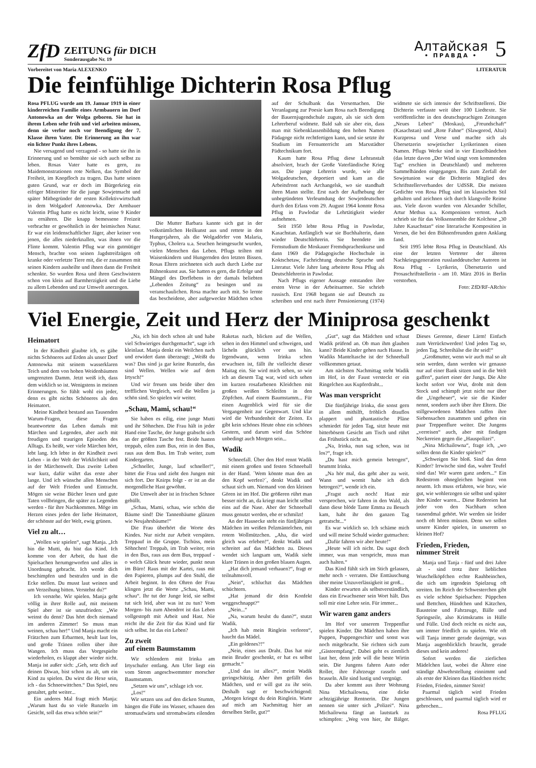ZfD
ZEITUNG für DICH
Sonderausgabe Nr. 19
Алтайская
• ПРАВДА •
5
Vorbereitet von Maria ALEXENKO LITERATUR
Die feinfühlige Dichterin Rosa Pflug
Rosa PFLUG wurde am 19. Januar 1919 in einer kinderreichen Familie eines Armbauern im Dorf Antonowka an der Wolga geboren. Sie hat in ihrem Leben sehr früh und viel arbeiten müssen, denn sie verlor noch vor Beendigung der 7. Klasse ihren Vater. Die Erinnerung an ihn war ein lichter Punkt ihres Lebens.
Nie versagend und verzagend - so hatte sie ihn in Erinnerung und so bemühte sie sich auch selbst zu leben. Rosas Vater hatte es gern, zu Maidemonstrationen rote Nelken, das Symbol der Freiheit, im Knopfloch zu tragen. Das hatte seinen guten Grund, war er doch im Bürgerkrieg ein eifriger Mitstreiter für die junge Sowjetmacht und später Mitbegründer der ersten Kollektivwirtschaft in dem Wolgadorf Antonowka. Der Armbauer Valentin Pflug hatte es nicht leicht, seine 9 Kinder zu ernähren. Die knapp bemessene Freizeit verbrachte er gewöhnlich in der heimischen Natur. Er war ein leidenschaftlicher Jäger, aber keiner von jenen, die alles niederknallen, was ihnen vor die Flinte kommt. Valentin Pflug war ein gutmütiger Mensch, brachte von seinen Jagdstreifzügen oft kranke oder verletzte Tiere mit, die er zusammen mit seinen Kindern ausheilte und ihnen dann die Freiheit schenkte. So wurden Rosa und ihren Geschwistern schon von klein auf Barmherzigkeit und die Liebe zu allem Lebenden und zur Umwelt anerzogen.
Die Mutter Barbara kannte sich gut in der volkstümlichen Heilkunst aus und rettete in den Hungerjahren, als die Wolgadörfer von Malaria, Typhus, Cholera u.a. Seuchen heimgesucht wurden, vielen Menschen das Leben. Pflugs teilten mit Waisenkindern und Hungernden den letzten Bissen. Rosas Eltern zeichneten sich auch durch Liebe zur Bühnenkunst aus. Sie hatten es gern, die Erfolge und Mängel des Dorflebens in der damals beliebten „Lebenden Zeitung“ zu besingen und zu veranschaulichen. Rosa machte auch mit. So lernte das bescheidene, aber aufgeweckte Mädchen schon auf der Schulbank das Versemachen. Die Veranlagung zur Poesie kam Rosa nach Beendigung der Bauernjugendschule zugute, als sie sich dem Lehrerberuf widmete. Bald sah sie aber ein, dass man mit Siebenklassenbildung den hohen Namen Pädagoge nicht rechtfertigen kann, und sie setzte ihr Studium im Fernunterricht am Marxstädter Pädtechnikum fort.
Kaum hatte Rosa Pflug diese Lehranstalt absolviert, brach der Große Vaterländische Krieg aus. Die junge Lehrerin wurde, wie alle Wolgadeutschen, deportiert und kam an die Arbeitsfront nach Archangelsk, wo sie standhaft ihren Mann stellte. Erst nach der Aufhebung der unbegründeten Verleumdung der Sowjetdeutschen durch den Erlass vom 29. August 1964 konnte Rosa Pflug in Pawlodar die Lehrtätigkeit wieder aufnehmen.
Seit 1950 lebte Rosa Pflug in Pawlodar, Kasachstan. Anfänglich war sie Buchhalterin, dann wieder Deutschlehrerin. Sie beendete im Fernstudium die Moskauer Fremdsprachenkurse und dann 1969 die Pädagogische Hochschule in Koktschetaw, Fachrichtung deutsche Sprache und Literatur. Viele Jahre lang arbeitete Rosa Pflug als Deutschlehrerin in Pawlodar.
Nach Pflugs eigener Aussage entstanden ihre ersten Verse in der Arbeitsarmee. Sie schrieb russisch. Erst 1968 begann sie auf Deutsch zu schreiben und erst nach ihrer Pensionierung (1974) widmete sie sich intensiv der Schriftstellerei. Die Dichterin verfasste weit über 100 Liedtexte. Sie veröffentlichte in den deutschsprachigen Zeitungen „Neues Leben“ (Moskau), „Freundschaft“ (Kasachstan) und „Rote Fahne“ (Slawgorod, Altai) Kurzprosa und Verse und machte sich als Übersetzerin sowjetischer Lyrikerinnen einen Namen. Pflugs Werke sind in vier Einzelbändchen (das letzte davon „Der Wind singt vom kommenden Tag“ erschien in Deutschland) und mehreren Sammelbänden eingegangen. Bis zum Zerfall der Sowjetunion war die Dichterin Mitglied des Schriftstellerverbandes der UdSSR. Die meisten Gedichte von Rosa Pflug sind im klassischen Stil gehalten und zeichnen sich durch klangvolle Reime aus. Viele davon wurden von Alexander Schiller, Artur Methus u.a. Komponisten vertont. Auch schrieb sie für das Volksensemble der Kolchose „30 Jahre Kasachstan“ eine literarische Komposition in Versen, die bei den Bühnenfreunden guten Anklang fand.
Seit 1995 lebte Rosa Pflug in Deutschland. Als eine der letzten Vertreter der älteren Nachkriegsgeneration russlanddeutscher Autoren ist Rosa Pflug - Lyrikerin, Übersetzerin und Prosaschriftstellerin - am 10. März 2016 in Berlin verstorben.
Foto: ZfD/RF-ARchiv
Viel Energie, Zeit und Herz der Miniprosa geschenkt
Heimatort
In der Kindheit glaubte ich, es gäbe nichts Schöneres auf Erden als unser Dorf Antonowka mit seinem wasserklaren Teich und dem von hohen Weidenbäumen umgrenzten Damm. Jetzt weiß ich, dass dem wirklich so ist. Wenigstens in meinen Erinnerungen. So fühlt wohl ein jeder, denn es gibt nichts Schöneres als den Heimatort.
Meine Kindheit bestand aus Tausenden Warum-Fragen, diese Fragen beantwortete das Leben damals mit Märchen und Legenden, aber auch mit freudigen und traurigen Episoden des Alltags. Es heißt, wer viele Märchen hört, lebt lang. Ich lebte in der Kindheit zwei Leben - in der Welt der Wirklichkeit und in der Märchenwelt. Das zweite Leben war kurz, dafür währt das erste aber lange. Und ich wünsche allen Menschen auf der Welt Frieden und Eintracht. Mögen sie weise Bücher lesen und gute Taten vollbringen, die später zu Legenden werden - für ihre Nachkommen. Möge im Herzen eines jeden der liebe Heimatort, der schönste auf der Welt, ewig grünen.
Viel zu alt…
„Wollen wir spielen“, sagt Manja. „Ich bin die Mutti, du bist das Kind. Ich komme von der Arbeit, du hast die Spielsachen herumgeworfen und alles in Unordnung gebracht. Ich werde dich beschimpfen und bestrafen und in die Ecke stellen. Du musst laut weinen und um Verzeihung bitten. Verstehst du?“
Ich verstehe. Wir spielen. Manja geht völlig in ihrer Rolle auf, mit meinem Spiel aber ist sie unzufrieden: „Wie weinst du denn? Das hört doch niemand im anderen Zimmer! So muss man weinen, schau her!“ Und Manja macht ein Frätzchen zum Erbarmen, heult laut los, und große Tränen rollen über ihre Wangen. Ich muss das Vorgespielte wiederholen, es klappt aber wieder nicht. Manja ist außer sich: „Geh, setz dich auf deinen Diwan, bist schon zu alt, um ein Kind zu spielen. Du wirst die Hexe sein, ich - das Schneewittchen.“ Das Spiel, neu gestaltet, geht weiter...
Ein anderes Mal fragt mich Manja: „Warum hast du so viele Runzeln im Gesicht, soll das etwa schön sein?“
„Na, ich bin doch schon alt und habe viel Schwieriges durchgemacht“, sage ich kleinlaut. Manja denkt ein Weilchen nach und erwidert dann überzeugt: „Weißt du was? Das sind ja gar keine Runzeln, das sind Wellen. Wellen wie auf dem Irtysch!“
Und wir freuen uns beide über den trefflichen Vergleich, weil die Wellen ja schön sind. So spielen wir weiter.
„Schau, Mami, schau!“
Sie haben es eilig, eine junge Mutti und ihr Söhnchen. Die Frau hält in jeder Hand eine Tasche, der Junge grabscht sich an der größten Tasche fest. Beide hasten treppab, eilen zum Bus, rein in den Bus, raus aus dem Bus. Im Trab weiter, zum Kindergarten.
„Schneller, Junge, lauf schneller!“, bittet die Frau und zieht den Jungen mit sich fort. Der Knirps folgt - er ist an die morgendliche Hast gewöhnt.
Die Umwelt aber ist in frischen Schnee gehüllt.
„Schau, Mami, schau, wie schön die Bäume sind! Die Tannenbäume glänzen wie Neujahrsbäume!“
Die Frau überhört die Worte des Kindes. Nur nicht zur Arbeit verspäten. Treppauf in die Gruppe. Tschüss, mein Söhnchen! Treppab, im Trab weiter, rein in den Bus, raus aus dem Bus, treppauf - o welch Glück heute wieder, punkt neun im Büro! Raus mit der Kartei, raus mit den Papieren, plumps auf den Stuhl, die Arbeit beginnt. In den Ohren der Frau klingen jetzt die Worte „Schau, Mami, schau“. Ihr tut der Junge leid, sie selbst tut sich leid, aber was ist zu tun? Vom Morgen- bis zum Abendrot ist das Leben vollgestopft mit Arbeit und Hast. Nie reicht ihr die Zeit für das Kind und für sich selbst. Ist das ein Leben?
Zu zweit
auf einem Baumstamm
Wir schlendern mit Irinka am Irtyschufer entlang. Am Ufer liegt ein vom Strom angeschwemmter morscher Baumstamm.
„Setzen wir uns“, schlage ich vor.
„Los!“
Wir setzen uns auf den dicken Stumm, hängen die Füße ins Wasser, schauen den stromaufwärts und stromabwärts eilenden Raketas nach, blicken auf die Wellen, sehen in den Himmel und schweigen, und lächeln glücklich vor uns hin. Irgendwann, wenn Irinka schon erwachsen ist, fällt ihr vielleicht dieser Maitag ein. Sie wird mich sehen, so wie ich an diesem Tag war, wird sich sehen im kurzen rosafarbenen Kleidchen mit großen weißen Schleifen in den Zöpfchen. Auf einem Baumstamm... Für einen Augenblick wird für sie die Vergangenheit zur Gegenwart. Und klar wird die Verbundenheit der Zeiten. Es gibt kein schönes Heute ohne ein schönes Gestern, und darum wird das Schöne unbedingt auch Morgen sein...
Wadik
Schneefall. Über den Hof rennt Wadik mit einem großen und festen Schneeball in der Hand. ´Wem könnte man den an den Kopf werfen?´, denkt Wadik und schaut sich um. Niemand von den kleinen Gören ist im Hof. Die größeren rührt man besser nicht an, da kriegt man leicht selbst eins auf die Nase. Aber der Schneeball muss genutzt werden, ehe er schmilzt!
An der Hausecke steht ein fünfjähriges Mädchen im weißen Pelzmäntelchen, mit rotem Wollmützchen. „Aha, die wird gleich was erleben!“, denkt Wadik und schreitet auf das Mädchen zu. Dieses wendet sich langsam um, Wadik sieht klare Tränen in den großen blauen Augen.
„Hat dich jemand verhauen?“, fragt er teilnahmsvoll.
„Nein“, schluchzt das Mädchen schüchtern.
„Hat jemand dir dein Konfekt weggeschnappt?“
„Nein...“
„Na, warum heulst du dann?“, stutzt Wadik.
„Ich hab mein Ringlein verloren“, haucht das Mädel.
„Ein goldenes?!“
„Nein, eines aus Draht. Das hat mir mein Bruder geschenkt, er hat es selbst gemacht.“
„Und das ist alles?“, meint Wadik geringschätzig. Aber ihm gefällt das Mädchen, und er will gut zu ihr sein. Deshalb sagt er beschwichtigend: „Morgen kriegst du dein Ringlein. Warte auf mich am Nachmittag hier an derselben Stelle, gut?“
„Gut“, sagt das Mädchen und schaut Wadik prüfend an. Ob man ihm glauben kann? Beide Kinder gehen nach Hause. In Wadiks Manteltasche ist der Schneeball vollkommen getaut.
Am nächsten Nachmittag steht Wadik im Hof, in der Faust versteckt er ein Ringelchen aus Kupferdraht...
Was man verspricht
Die fünfjährige Irinka, die sonst gern in allem mithilft, fröhlich drauflos plappert und phantastische Pläne schmiedet für jeden Tag, sitzt heute mit bitterbösem Gesicht am Tisch und rührt das Frühstück nicht an.
„Na, Irinka, nun sag schon, was ist los?“, frage ich.
„Du hast mich gemein betrogen“, brummt Irinka.
„Na hör mal, das geht aber zu weit. Wann und womit habe ich dich betrogen?“, wende ich ein.
„Fragst auch noch! Hast mir versprochen, wir fahren in den Wald, als dann diese blöde Tante Emma zu Besuch kam, habt ihr den ganzen Tag getratscht...“
Es war wirklich so. Ich schäme mich und will meine Schuld wieder gutmachen:
„Dafür fahren wir aber heute!“
„Heute will ich nicht. Du sagst doch immer, was man verspricht, muss man auch halten.“
Das Kind fühlt sich im Stich gelassen, mehr noch - verraten. Die Enttäuschung über meine Unzuverlässigkeit ist groß...
Kinder erwarten als selbstverständlich, dass ein Erwachsener sein Wort hält. Das soll mir eine Lehre sein. Für immer...
Wir waren ganz anders
Im Hof vor unserem Treppenflur spielen Kinder. Die Mädchen haben ihre Puppen, Puppengeschirr und sonst was noch mitgebracht. Sie richten sich zum „Gästeempfang“. Dabei geht es ziemlich laut her, denn jede will die beste Wirtin sein. Die Jungens fahren Auto oder Roller, ihre Fahrzeuge rasseln und brasseln. Alle sind lustig und vergnügt.
Da aber kommt aus ihrer Wohnung Nina Michailowna, eine dicke achtzigjährige Rentnerin. Die Jungen nennen sie unter sich „Polizei“. Nina Michailowna fängt an lautstark zu schimpfen: „Weg von hier, ihr Bälger. Dieses Gerenne, dieser Lärm! Einfach zum Verrücktwerden! Und jeden Tag so, jeden Tag. Schreihälse die ihr seid!“
„Großmutter, wenn wir auch mal so alt sein werden, dann werden wir genauso nur auf einer Bank sitzen und in die Welt gaffen“, pariert einer der Jungs. Die Alte kocht sofort vor Wut, droht mit dem Stock und schimpft jetzt nicht nur über die „Ungeheuer“, wie sie die Kinder nennt, sondern auch über ihre Eltern. Die stillgewordenen Mädchen raffen ihre Siebensachen zusammen und gehen ein paar Treppenflure weiter. Die Jungens „verreisen“ auch, aber mit findigen Neckereien gegen die „Hauspolizei“.
„Nina Michailowna“, frage ich, „wo sollen denn die Kinder spielen?“
„Schweigen Sie bloß. Sind das denn Kinder? Irrwische sind das, wahre Teufel sind das! Wir waren ganz anders...“ Ein Redestrom ohnegleichen beginnt von neuem. Ich muss erfahren, wie brav, wie gut, wie wohlerzogen sie selbst und später ihre Kinder waren... Diese Redereien hat jeder von den Nachbarn schon tausendmal gehört. Wir werden sie leider noch oft hören müssen. Denn wo sollen unsere Kinder spielen, in unserem so kleinen Hof?
Frieden, Frieden,
nimmer Streit
Manja und Tanja - fünf und drei Jahre alt - sind trotz ihrer lieblichen Wuschelköpfchen echte Rauhbeinchen, die sich um irgendein Spielzeug oft streiten. Im Reich der Schwesterchen gibt es viele schöne Spielsachen: Püppchen und Bettchen, Hündchen und Kätzchen, Bausteine und Fahrzeuge, Bälle und Springseile, also Krimskrams in Hülle und Fülle. Und doch reicht es nicht aus, um immer friedlich zu spielen. Wie oft will Tanja immer gerade dasjenige, was Manja augenblicklich braucht, gerade dieses und kein anderes!
Sofort werden die zierlichen Mädelchen laut, wobei die Ältere eine ständige Abwehrstellung einnimmt und als erste der Kleinen das Händchen reicht: Frieden, Frieden, nimmer Streit!
Paarmal täglich wird Frieden geschlossen, und paarmal täglich wird er gebrochen...
Rosa PFLUG